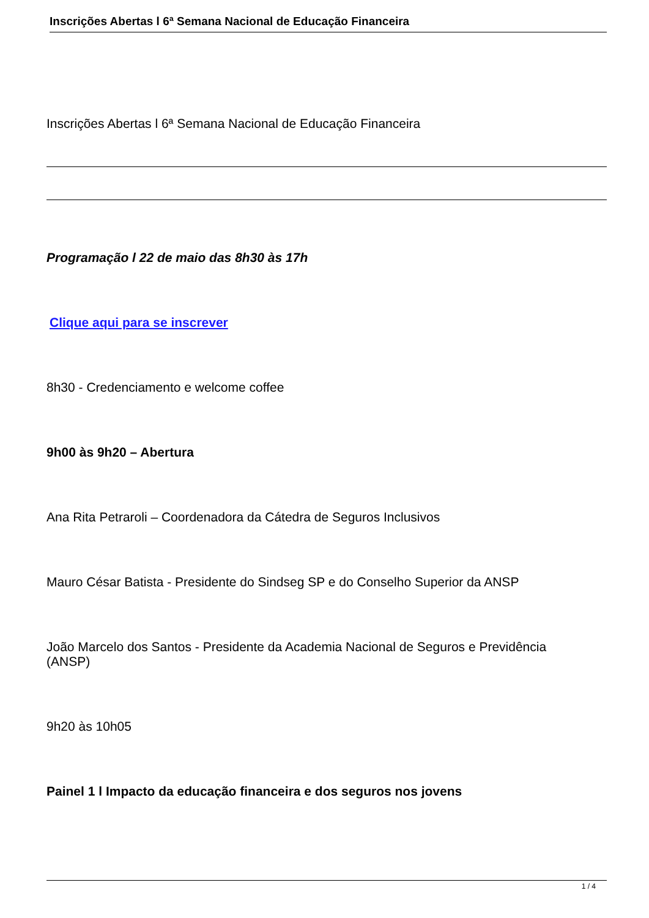Inscrições Abertas l 6ª Semana Nacional de Educação Financeira
Inscrições Abertas l 6ª Semana Nacional de Educação Financeira
Programação l 22 de maio das 8h30 às 17h
Clique aqui para se inscrever
8h30 - Credenciamento e welcome coffee
9h00 às 9h20 – Abertura
Ana Rita Petraroli – Coordenadora da Cátedra de Seguros Inclusivos
Mauro César Batista - Presidente do Sindseg SP e do Conselho Superior da ANSP
João Marcelo dos Santos - Presidente da Academia Nacional de Seguros e Previdência
(ANSP)
9h20 às 10h05
Painel 1 l Impacto da educação financeira e dos seguros nos jovens
1 / 4